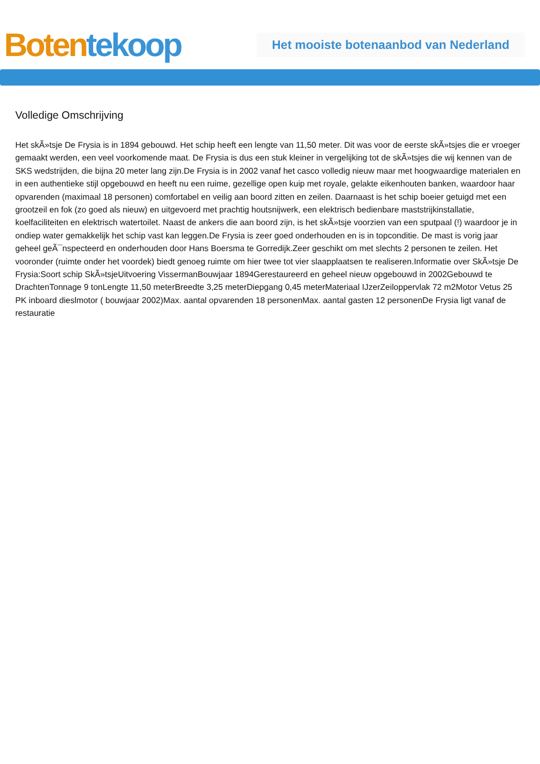Boten tekoop
Het mooiste botenaanbod van Nederland
Volledige Omschrijving
Het skÃ»tsje De Frysia is in 1894 gebouwd. Het schip heeft een lengte van 11,50 meter. Dit was voor de eerste skÃ»tsjes die er vroeger gemaakt werden, een veel voorkomende maat. De Frysia is dus een stuk kleiner in vergelijking tot de skÃ»tsjes die wij kennen van de SKS wedstrijden, die bijna 20 meter lang zijn.De Frysia is in 2002 vanaf het casco volledig nieuw maar met hoogwaardige materialen en in een authentieke stijl opgebouwd en heeft nu een ruime, gezellige open kuip met royale, gelakte eikenhouten banken, waardoor haar opvarenden (maximaal 18 personen) comfortabel en veilig aan boord zitten en zeilen. Daarnaast is het schip boeier getuigd met een grootzeil en fok (zo goed als nieuw) en uitgevoerd met prachtig houtsnijwerk, een elektrisch bedienbare maststrijkinstallatie, koelfaciliteiten en elektrisch watertoilet. Naast de ankers die aan boord zijn, is het skÃ»tsje voorzien van een sputpaal (!) waardoor je in ondiep water gemakkelijk het schip vast kan leggen.De Frysia is zeer goed onderhouden en is in topconditie. De mast is vorig jaar geheel geÃ¯nspecteerd en onderhouden door Hans Boersma te Gorredijk.Zeer geschikt om met slechts 2 personen te zeilen. Het vooronder (ruimte onder het voordek) biedt genoeg ruimte om hier twee tot vier slaapplaatsen te realiseren.Informatie over SkÃ»tsje De Frysia:Soort schip SkÃ»tsjeUitvoering VissermanBouwjaar 1894Gerestaureerd en geheel nieuw opgebouwd in 2002Gebouwd te DrachtenTonnage 9 tonLengte 11,50 meterBreedte 3,25 meterDiepgang 0,45 meterMateriaal IJzerZeiloppervlak 72 m2Motor Vetus 25 PK inboard dieslmotor ( bouwjaar 2002)Max. aantal opvarenden 18 personenMax. aantal gasten 12 personenDe Frysia ligt vanaf de restauratie